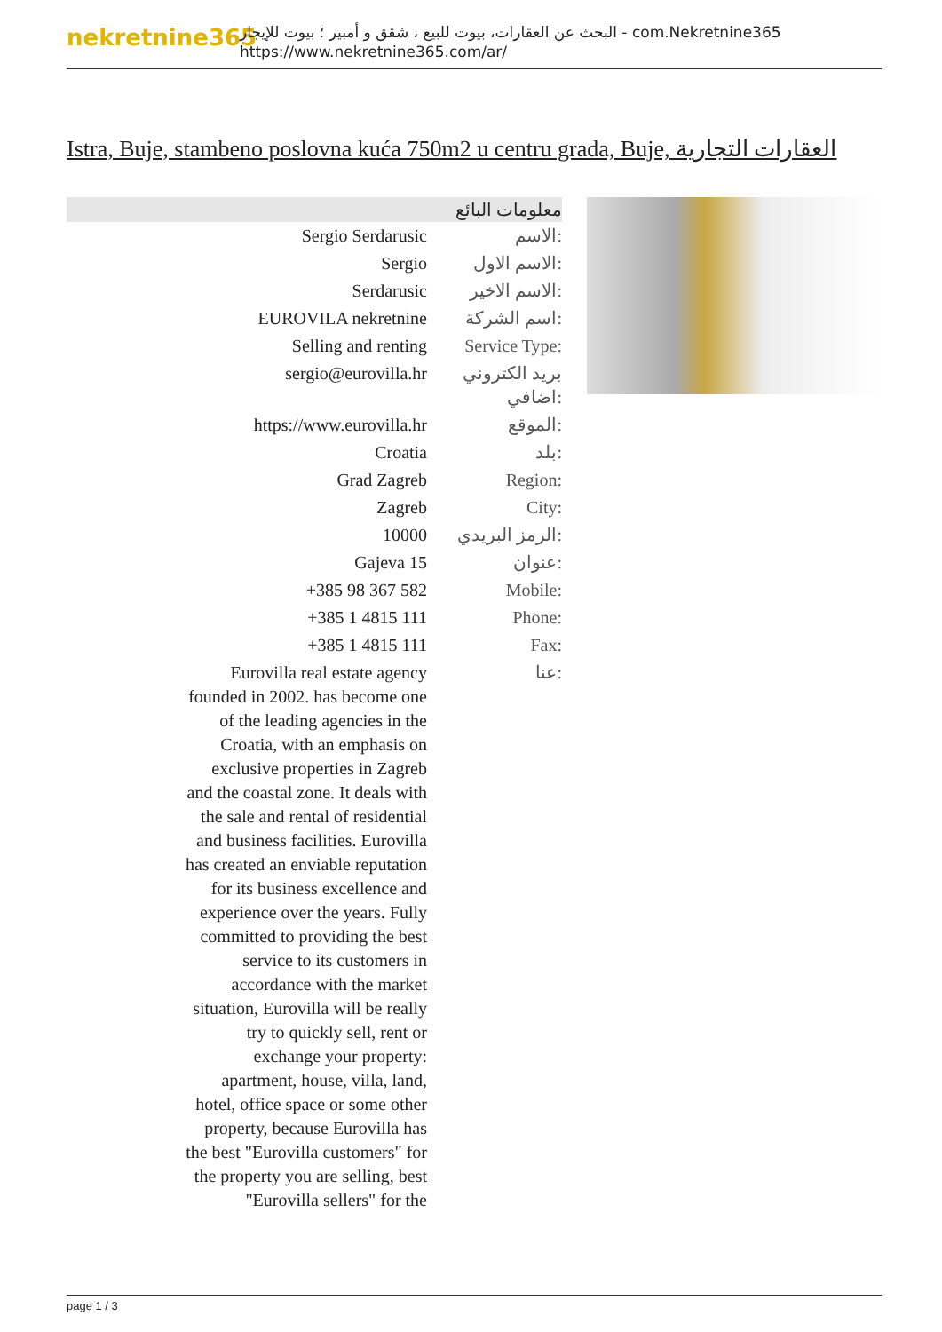nekretnine365
البحث عن العقارات، بيوت للبيع ، شقق و أمبير ؛ بيوت للإيجار - com.Nekretnine365
https://www.nekretnine365.com/ar/
Istra, Buje, stambeno poslovna kuća 750m2 u centru grada, Buje, العقارات التجارية
| معلومات البائع | |
| --- | --- |
| Sergio Serdarusic | الاسم: |
| Sergio | الاسم الاول: |
| Serdarusic | الاسم الاخير: |
| EUROVILA nekretnine | اسم الشركة: |
| Selling and renting | Service Type: |
| sergio@eurovilla.hr | بريد الكتروني اضافي: |
| https://www.eurovilla.hr | الموقع: |
| Croatia | بلد: |
| Grad Zagreb | Region: |
| Zagreb | City: |
| 10000 | الرمز البريدي: |
| Gajeva 15 | عنوان: |
| +385 98 367 582 | Mobile: |
| +385 1 4815 111 | Phone: |
| +385 1 4815 111 | Fax: |
| Eurovilla real estate agency founded in 2002. has become one of the leading agencies in the Croatia, with an emphasis on exclusive properties in Zagreb and the coastal zone. It deals with the sale and rental of residential and business facilities. Eurovilla has created an enviable reputation for its business excellence and experience over the years. Fully committed to providing the best service to its customers in accordance with the market situation, Eurovilla will be really try to quickly sell, rent or exchange your property: apartment, house, villa, land, hotel, office space or some other property, because Eurovilla has the best "Eurovilla customers" for the property you are selling, best "Eurovilla sellers" for the | عنا: |
page 1 / 3